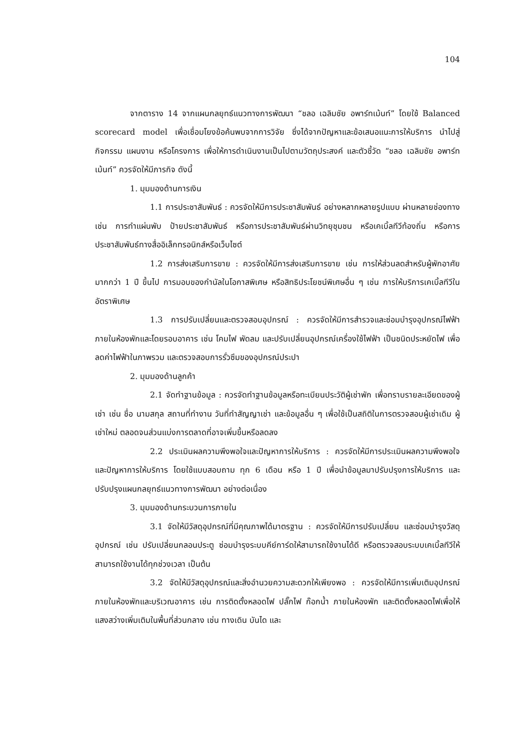104
จากตาราง 14 จากแผนกลยุทธ์แนวทางการพัฒนา “ชลอ เฉลิมชัย อพาร์ทเม้นท์” โดยใช้ Balanced scorecard model เพื่อเชื่อมโยงข้อค้นพบจากการวิจัย ซึ่งได้จากปัญหาและข้อเสนอแนะการให้บริการ นำไปสู่กิจกรรม แผนงาน หรือโครงการ เพื่อให้การดำเนินงานเป็นไปตามวัตถุประสงค์ และตัวชี้วัด “ชลอ เฉลิมชัย อพาร์ทเม้นท์” ควรจัดให้มีภารกิจ ดังนี้
1. มุมมองด้านการเงิน
1.1 การประชาสัมพันธ์ : ควรจัดให้มีการประชาสัมพันธ์ อย่างหลากหลายรูปแบบ ผ่านหลายช่องทาง เช่น การทำแผ่นพับ ป้ายประชาสัมพันธ์ หรือการประชาสัมพันธ์ผ่านวิทยุชุมชน หรือเคเบิ้ลทีวีท้องถิ่น หรือการประชาสัมพันธ์ทางสื่ออิเล็กทรอนิกส์หรือเว็บไซต์
1.2 การส่งเสริมการขาย : ควรจัดให้มีการส่งเสริมการขาย เช่น การให้ส่วนลดสำหรับผู้พักอาศัยมากกว่า 1 ปี ขึ้นไป การมอบของกำนัลในโอกาสพิเศษ หรือสิทธิประโยชน์พิเศษอื่น ๆ เช่น การให้บริการเคเบิ้ลทีวีในอัตราพิเศษ
1.3 การปรับเปลี่ยนและตรวจสอบอุปกรณ์ : ควรจัดให้มีการสำรวจและซ่อมบำรุงอุปกรณ์ไฟฟ้าภายในห้องพักและโดยรอบอาคาร เช่น โคมไฟ พัดลม และปรับเปลี่ยนอุปกรณ์เครื่องใช้ไฟฟ้า เป็นชนิดประหยัดไฟ เพื่อลดค่าไฟฟ้าในภาพรวม และตรวจสอบการรั่วซึมของอุปกรณ์ประปา
2. มุมมองด้านลูกค้า
2.1 จัดทำฐานข้อมูล : ควรจัดทำฐานข้อมูลหรือทะเบียนประวัติผู้เช่าพัก เพื่อทราบรายละเอียดของผู้เช่า เช่น ชื่อ นามสกุล สถานที่ทำงาน วันที่ทำสัญญาเช่า และข้อมูลอื่น ๆ เพื่อใช้เป็นสถิติในการตรวจสอบผู้เช่าเดิม ผู้เช่าใหม่ ตลอดจนส่วนแบ่งการตลาดที่อาจเพิ่มขึ้นหรือลดลง
2.2 ประเมินผลความพึงพอใจและปัญหาการให้บริการ : ควรจัดให้มีการประเมินผลความพึงพอใจและปัญหาการให้บริการ โดยใช้แบบสอบถาม ทุก 6 เดือน หรือ 1 ปี เพื่อนำข้อมูลมาปรับปรุงการให้บริการ และปรับปรุงแผนกลยุทธ์แนวทางการพัฒนา อย่างต่อเนื่อง
3. มุมมองด้านกระบวนการภายใน
3.1 จัดให้มีวัสดุอุปกรณ์ที่มีคุณภาพได้มาตรฐาน : ควรจัดให้มีการปรับเปลี่ยน และซ่อมบำรุงวัสดุอุปกรณ์ เช่น ปรับเปลี่ยนกลอนประตู ซ่อมบำรุงระบบคีย์การ์ดให้สามารถใช้งานได้ดี หรือตรวจสอบระบบเคเบิ้ลทีวีให้สามารถใช้งานได้ทุกช่วงเวลา เป็นต้น
3.2 จัดให้มีวัสดุอุปกรณ์และสิ่งอำนวยความสะดวกให้เพียงพอ : ควรจัดให้มีการเพิ่มเติมอุปกรณ์ภายในห้องพักและบริเวณอาคาร เช่น การติดตั้งหลอดไฟ ปลั๊กไฟ ก๊อกน้ำ ภายในห้องพัก และติดตั้งหลอดไฟเพื่อให้แสงสว่างเพิ่มเติมในพื้นที่ส่วนกลาง เช่น ทางเดิน บันได และ